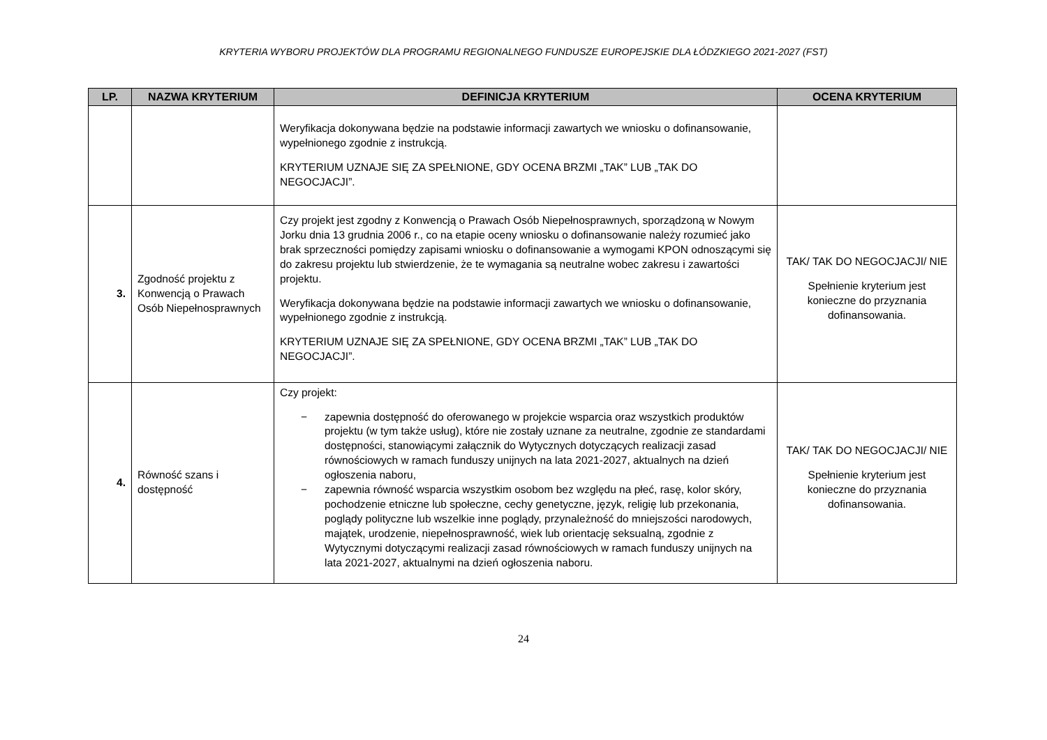KRYTERIA WYBORU PROJEKTÓW DLA PROGRAMU REGIONALNEGO FUNDUSZE EUROPEJSKIE DLA ŁÓDZKIEGO 2021-2027 (FST)
| LP. | NAZWA KRYTERIUM | DEFINICJA KRYTERIUM | OCENA KRYTERIUM |
| --- | --- | --- | --- |
| | | Weryfikacja dokonywana będzie na podstawie informacji zawartych we wniosku o dofinansowanie, wypełnionego zgodnie z instrukcją. KRYTERIUM UZNAJE SIĘ ZA SPEŁNIONE, GDY OCENA BRZMI „TAK” LUB „TAK DO NEGOCJACJI”. | |
| 3. | Zgodność projektu z Konwencją o Prawach Osób Niepełnosprawnych | Czy projekt jest zgodny z Konwencją o Prawach Osób Niepełnosprawnych, sporządzoną w Nowym Jorku dnia 13 grudnia 2006 r., co na etapie oceny wniosku o dofinansowanie należy rozumieć jako brak sprzeczności pomiędzy zapisami wniosku o dofinansowanie a wymogami KPON odnoszącymi się do zakresu projektu lub stwierdzenie, że te wymagania są neutralne wobec zakresu i zawartości projektu. Weryfikacja dokonywana będzie na podstawie informacji zawartych we wniosku o dofinansowanie, wypełnionego zgodnie z instrukcją. KRYTERIUM UZNAJE SIĘ ZA SPEŁNIONE, GDY OCENA BRZMI „TAK” LUB „TAK DO NEGOCJACJI”. | TAK/ TAK DO NEGOCJACJI/ NIE Spełnienie kryterium jest konieczne do przyznania dofinansowania. |
| 4. | Równość szans i dostępność | Czy projekt: − zapewnia dostępność do oferowanego w projekcie wsparcia oraz wszystkich produktów projektu (w tym także usług), które nie zostały uznane za neutralne, zgodnie ze standardami dostępności, stanowiącymi załącznik do Wytycznych dotyczących realizacji zasad równościowych w ramach funduszy unijnych na lata 2021-2027, aktualnych na dzień ogłoszenia naboru, − zapewnia równość wsparcia wszystkim osobom bez względu na płeć, rasę, kolor skóry, pochodzenie etniczne lub społeczne, cechy genetyczne, język, religię lub przekonania, poglądy polityczne lub wszelkie inne poglądy, przynależność do mniejszości narodowych, majątek, urodzenie, niepełnosprawność, wiek lub orientację seksualną, zgodnie z Wytycznymi dotyczącymi realizacji zasad równościowych w ramach funduszy unijnych na lata 2021-2027, aktualnymi na dzień ogłoszenia naboru. | TAK/ TAK DO NEGOCJACJI/ NIE Spełnienie kryterium jest konieczne do przyznania dofinansowania. |
24